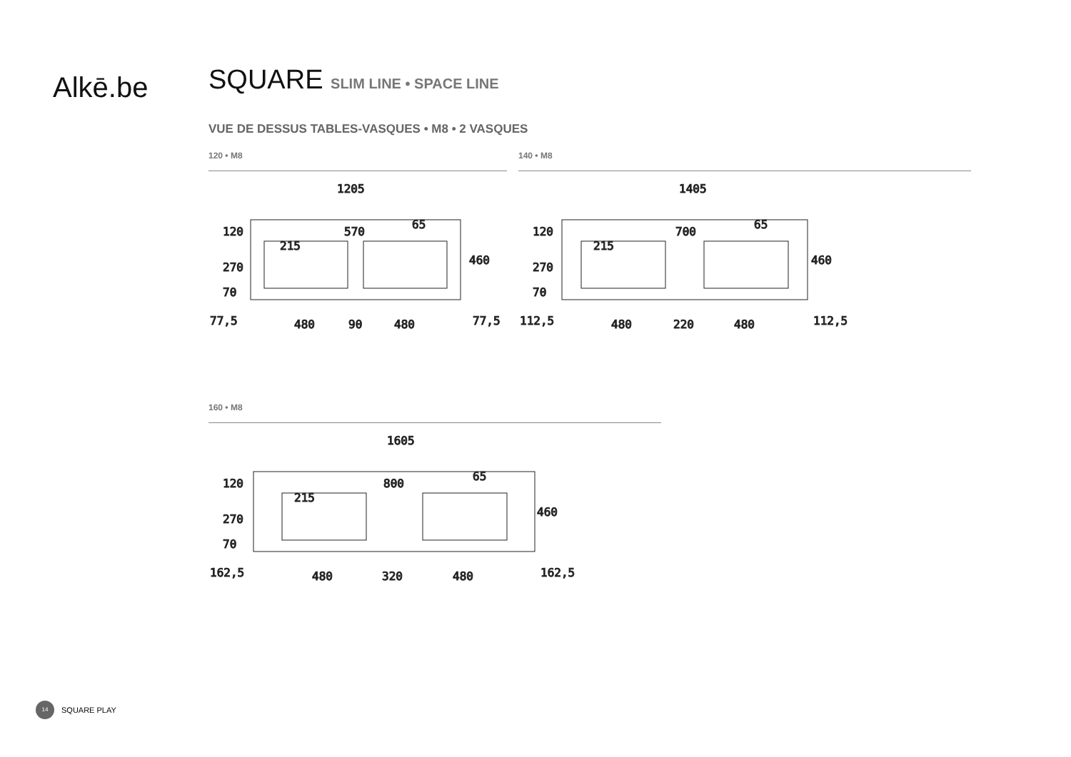Alkē.be
SQUARE SLIM LINE • SPACE LINE
VUE DE DESSUS TABLES-VASQUES • M8 • 2 VASQUES
120 • M8
1205
570
77,5
480
90
480
77,5
460
120
270
70
215
65
140 • M8
1405
700
112,5
480
220
480
112,5
460
120
270
70
215
65
160 • M8
1605
800
162,5
480
320
480
162,5
460
120
270
70
215
65
14 SQUARE PLAY